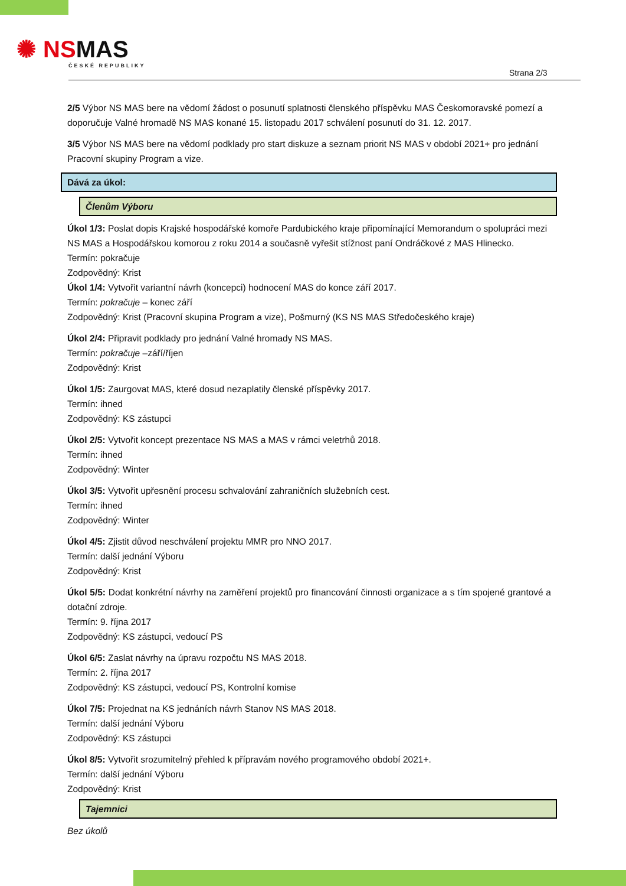✺ NSMAS
ČESKÉ REPUBLIKY
Strana 2/3
2/5 Výbor NS MAS bere na vědomí žádost o posunutí splatnosti členského příspěvku MAS Českomoravské pomezí a doporučuje Valné hromadě NS MAS konané 15. listopadu 2017 schválení posunutí do 31. 12. 2017.
3/5 Výbor NS MAS bere na vědomí podklady pro start diskuze a seznam priorit NS MAS v období 2021+ pro jednání Pracovní skupiny Program a vize.
Dává za úkol:
Členům Výboru
Úkol 1/3: Poslat dopis Krajské hospodářské komoře Pardubického kraje připomínající Memorandum o spolupráci mezi NS MAS a Hospodářskou komorou z roku 2014 a současně vyřešit stížnost paní Ondráčkové z MAS Hlinecko.
Termín: pokračuje
Zodpovědný: Krist
Úkol 1/4: Vytvořit variantní návrh (koncepci) hodnocení MAS do konce září 2017.
Termín: pokračuje – konec září
Zodpovědný: Krist (Pracovní skupina Program a vize), Pošmurný (KS NS MAS Středočeského kraje)
Úkol 2/4: Připravit podklady pro jednání Valné hromady NS MAS.
Termín: pokračuje –září/říjen
Zodpovědný: Krist
Úkol 1/5: Zaurgovat MAS, které dosud nezaplatily členské příspěvky 2017.
Termín: ihned
Zodpovědný: KS zástupci
Úkol 2/5: Vytvořit koncept prezentace NS MAS a MAS v rámci veletrhů 2018.
Termín: ihned
Zodpovědný: Winter
Úkol 3/5: Vytvořit upřesnění procesu schvalování zahraničních služebních cest.
Termín: ihned
Zodpovědný: Winter
Úkol 4/5: Zjistit důvod neschválení projektu MMR pro NNO 2017.
Termín: další jednání Výboru
Zodpovědný: Krist
Úkol 5/5: Dodat konkrétní návrhy na zaměření projektů pro financování činnosti organizace a s tím spojené grantové a dotační zdroje.
Termín: 9. října 2017
Zodpovědný: KS zástupci, vedoucí PS
Úkol 6/5: Zaslat návrhy na úpravu rozpočtu NS MAS 2018.
Termín: 2. října 2017
Zodpovědný: KS zástupci, vedoucí PS, Kontrolní komise
Úkol 7/5: Projednat na KS jednáních návrh Stanov NS MAS 2018.
Termín: další jednání Výboru
Zodpovědný: KS zástupci
Úkol 8/5: Vytvořit srozumitelný přehled k přípravám nového programového období 2021+.
Termín: další jednání Výboru
Zodpovědný: Krist
Tajemnici
Bez úkolů